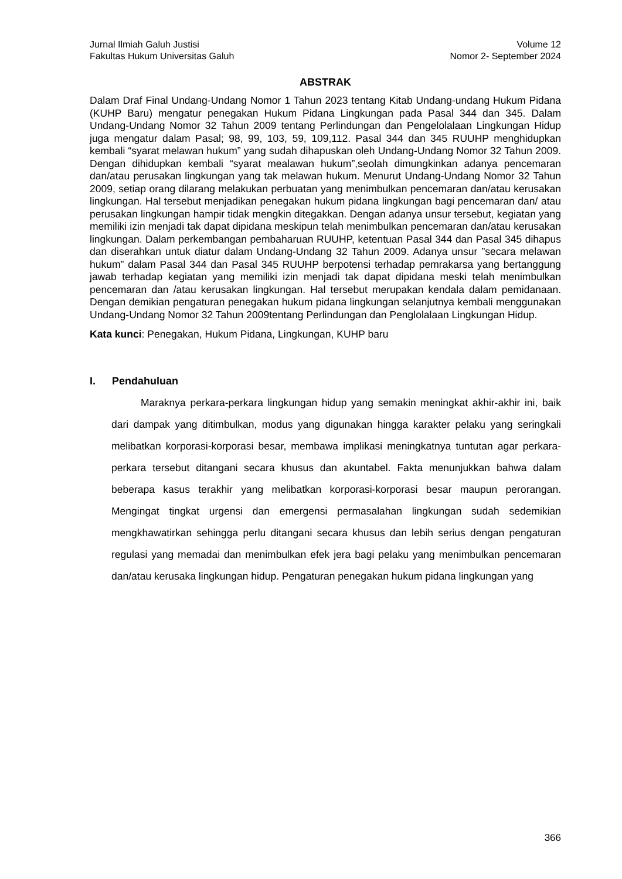Jurnal Ilmiah Galuh Justisi Volume 12
Fakultas Hukum Universitas Galuh Nomor 2- September 2024
ABSTRAK
Dalam Draf Final Undang-Undang Nomor 1 Tahun 2023 tentang Kitab Undang-undang Hukum Pidana (KUHP Baru) mengatur penegakan Hukum Pidana Lingkungan pada Pasal 344 dan 345. Dalam Undang-Undang Nomor 32 Tahun 2009 tentang Perlindungan dan Pengelolalaan Lingkungan Hidup juga mengatur dalam Pasal; 98, 99, 103, 59, 109,112. Pasal 344 dan 345 RUUHP menghidupkan kembali “syarat melawan hukum” yang sudah dihapuskan oleh Undang-Undang Nomor 32 Tahun 2009. Dengan dihidupkan kembali “syarat mealawan hukum”,seolah dimungkinkan adanya pencemaran dan/atau perusakan lingkungan yang tak melawan hukum. Menurut Undang-Undang Nomor 32 Tahun 2009, setiap orang dilarang melakukan perbuatan yang menimbulkan pencemaran dan/atau kerusakan lingkungan. Hal tersebut menjadikan penegakan hukum pidana lingkungan bagi pencemaran dan/ atau perusakan lingkungan hampir tidak mengkin ditegakkan. Dengan adanya unsur tersebut, kegiatan yang memiliki izin menjadi tak dapat dipidana meskipun telah menimbulkan pencemaran dan/atau kerusakan lingkungan. Dalam perkembangan pembaharuan RUUHP, ketentuan Pasal 344 dan Pasal 345 dihapus dan diserahkan untuk diatur dalam Undang-Undang 32 Tahun 2009. Adanya unsur ”secara melawan hukum” dalam Pasal 344 dan Pasal 345 RUUHP berpotensi terhadap pemrakarsa yang bertanggung jawab terhadap kegiatan yang memiliki izin menjadi tak dapat dipidana meski telah menimbulkan pencemaran dan /atau kerusakan lingkungan. Hal tersebut merupakan kendala dalam pemidanaan. Dengan demikian pengaturan penegakan hukum pidana lingkungan selanjutnya kembali menggunakan Undang-Undang Nomor 32 Tahun 2009tentang Perlindungan dan Penglolalaan Lingkungan Hidup.
Kata kunci: Penegakan, Hukum Pidana, Lingkungan, KUHP baru
I. Pendahuluan
Maraknya perkara-perkara lingkungan hidup yang semakin meningkat akhir-akhir ini, baik dari dampak yang ditimbulkan, modus yang digunakan hingga karakter pelaku yang seringkali melibatkan korporasi-korporasi besar, membawa implikasi meningkatnya tuntutan agar perkara-perkara tersebut ditangani secara khusus dan akuntabel. Fakta menunjukkan bahwa dalam beberapa kasus terakhir yang melibatkan korporasi-korporasi besar maupun perorangan. Mengingat tingkat urgensi dan emergensi permasalahan lingkungan sudah sedemikian mengkhawatirkan sehingga perlu ditangani secara khusus dan lebih serius dengan pengaturan regulasi yang memadai dan menimbulkan efek jera bagi pelaku yang menimbulkan pencemaran dan/atau kerusaka lingkungan hidup. Pengaturan penegakan hukum pidana lingkungan yang
366